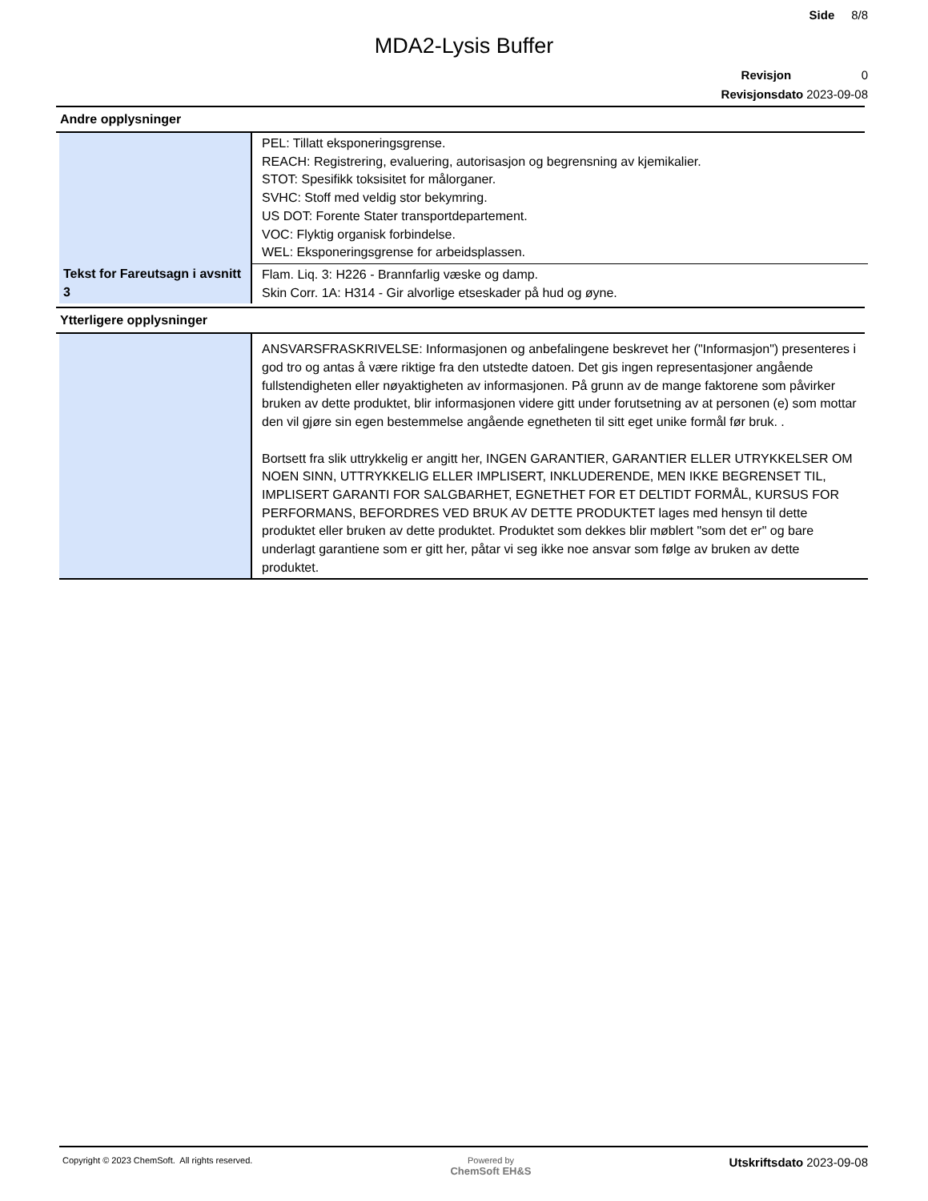Side 8/8
MDA2-Lysis Buffer
Revisjon 0
Revisjonsdato 2023-09-08
Andre opplysninger
| | PEL: Tillatt eksponeringsgrense. REACH: Registrering, evaluering, autorisasjon og begrensning av kjemikalier. STOT: Spesifikk toksisitet for målorganer. SVHC: Stoff med veldig stor bekymring. US DOT: Forente Stater transportdepartement. VOC: Flyktig organisk forbindelse. WEL: Eksponeringsgrense for arbeidsplassen. |
| Tekst for Fareutsagn i avsnitt 3 | Flam. Liq. 3: H226 - Brannfarlig væske og damp. Skin Corr. 1A: H314 - Gir alvorlige etseskader på hud og øyne. |
Ytterligere opplysninger
| | ANSVARSFRASKRIVELSE: Informasjonen og anbefalingene beskrevet her ("Informasjon") presenteres i god tro og antas å være riktige fra den utstedte datoen. Det gis ingen representasjoner angående fullstendigheten eller nøyaktigheten av informasjonen. På grunn av de mange faktorene som påvirker bruken av dette produktet, blir informasjonen videre gitt under forutsetning av at personen (e) som mottar den vil gjøre sin egen bestemmelse angående egnetheten til sitt eget unike formål før bruk. . Bortsett fra slik uttrykkelig er angitt her, INGEN GARANTIER, GARANTIER ELLER UTRYKKELSER OM NOEN SINN, UTTRYKKELIG ELLER IMPLISERT, INKLUDERENDE, MEN IKKE BEGRENSET TIL, IMPLISERT GARANTI FOR SALGBARHET, EGNETHET FOR ET DELTIDT FORMÅL, KURSUS FOR PERFORMANS, BEFORDRES VED BRUK AV DETTE PRODUKTET lages med hensyn til dette produktet eller bruken av dette produktet. Produktet som dekkes blir møblert "som det er" og bare underlagt garantiene som er gitt her, påtar vi seg ikke noe ansvar som følge av bruken av dette produktet. |
Copyright © 2023 ChemSoft. All rights reserved. Powered by
ChemSoft EH&S Utskriftsdato 2023-09-08